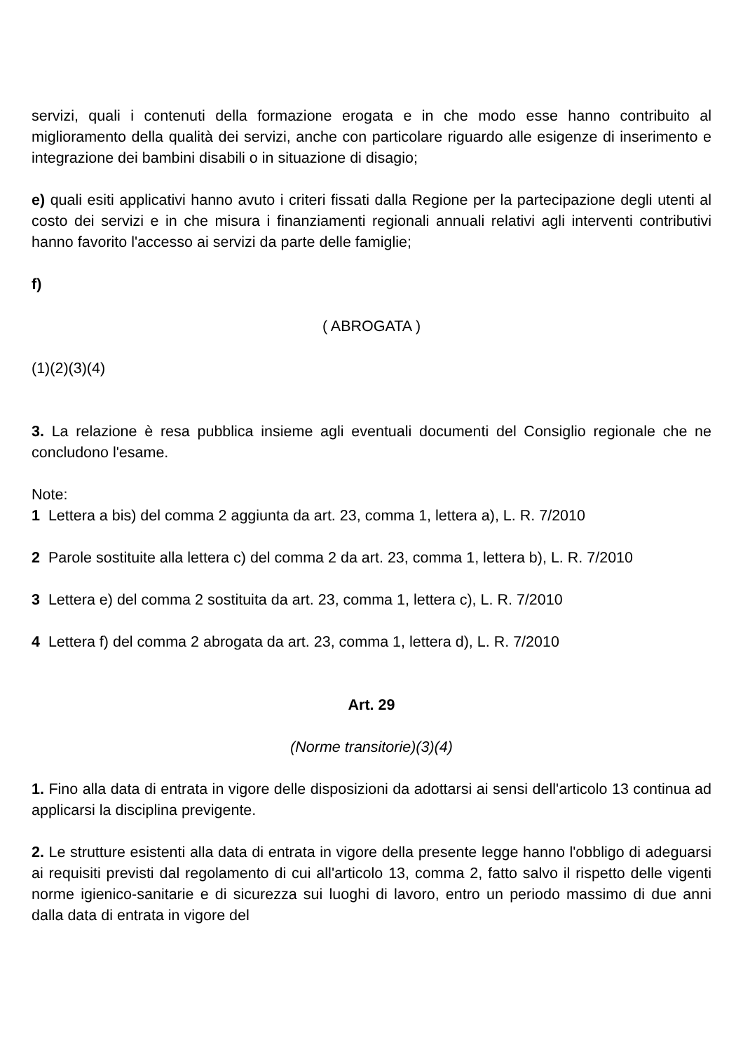servizi, quali i contenuti della formazione erogata e in che modo esse hanno contribuito al miglioramento della qualità dei servizi, anche con particolare riguardo alle esigenze di inserimento e integrazione dei bambini disabili o in situazione di disagio;
e) quali esiti applicativi hanno avuto i criteri fissati dalla Regione per la partecipazione degli utenti al costo dei servizi e in che misura i finanziamenti regionali annuali relativi agli interventi contributivi hanno favorito l'accesso ai servizi da parte delle famiglie;
f)
( ABROGATA )
(1)(2)(3)(4)
3. La relazione è resa pubblica insieme agli eventuali documenti del Consiglio regionale che ne concludono l'esame.
Note:
1 Lettera a bis) del comma 2 aggiunta da art. 23, comma 1, lettera a), L. R. 7/2010
2 Parole sostituite alla lettera c) del comma 2 da art. 23, comma 1, lettera b), L. R. 7/2010
3 Lettera e) del comma 2 sostituita da art. 23, comma 1, lettera c), L. R. 7/2010
4 Lettera f) del comma 2 abrogata da art. 23, comma 1, lettera d), L. R. 7/2010
Art. 29
(Norme transitorie)(3)(4)
1. Fino alla data di entrata in vigore delle disposizioni da adottarsi ai sensi dell'articolo 13 continua ad applicarsi la disciplina previgente.
2. Le strutture esistenti alla data di entrata in vigore della presente legge hanno l'obbligo di adeguarsi ai requisiti previsti dal regolamento di cui all'articolo 13, comma 2, fatto salvo il rispetto delle vigenti norme igienico-sanitarie e di sicurezza sui luoghi di lavoro, entro un periodo massimo di due anni dalla data di entrata in vigore del